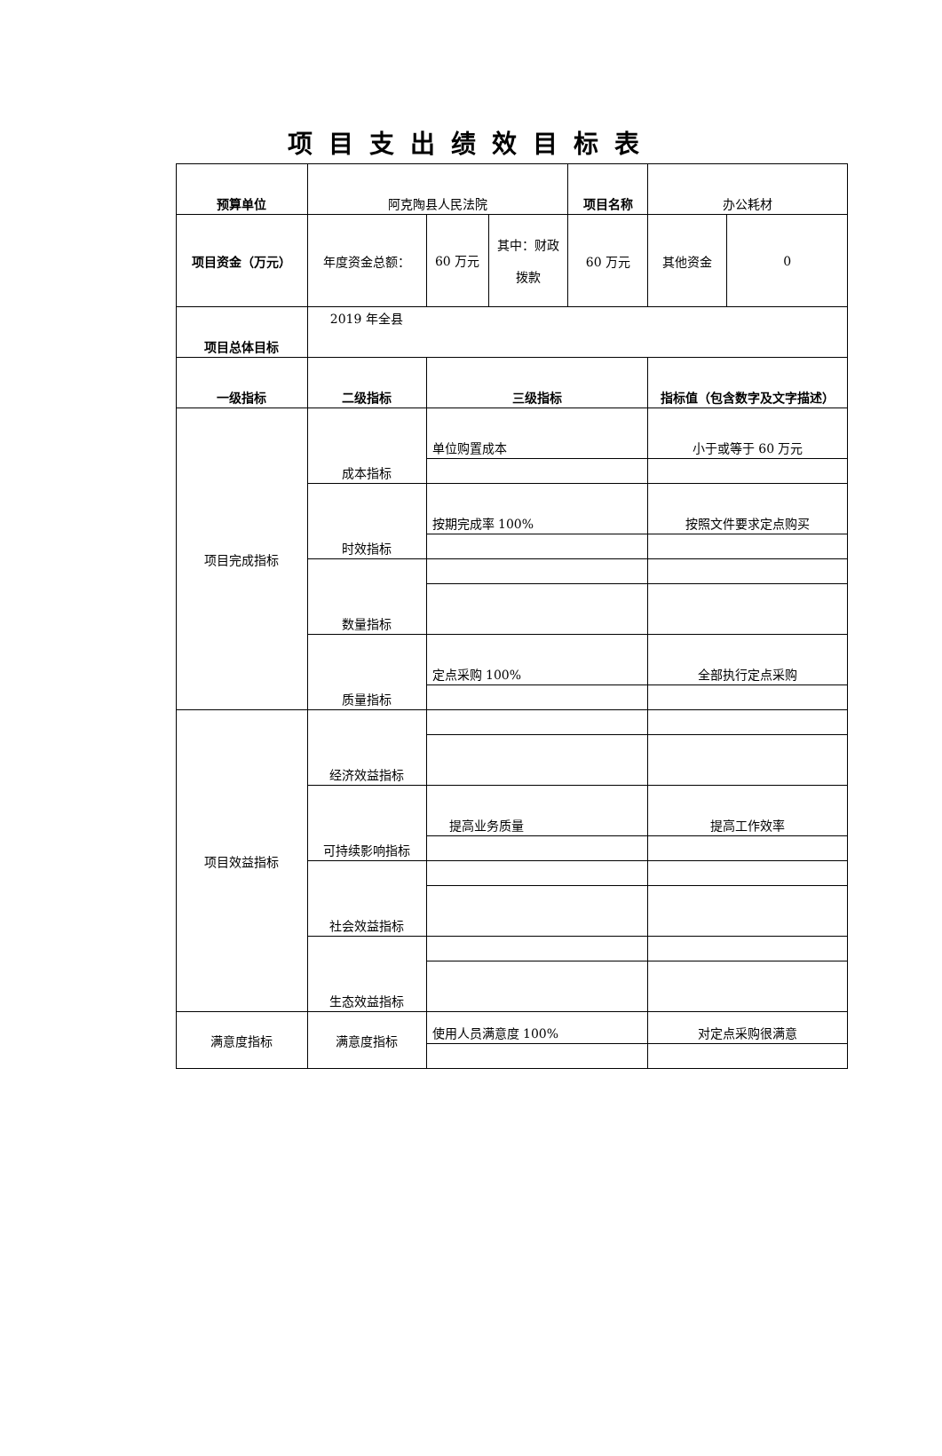项目支出绩效目标表
| 预算单位 | 阿克陶县人民法院 | | | 项目名称 | 办公耗材 | |
| 项目资金（万元） | 年度资金总额： | 60 万元 | 其中：财政拨款 | 60 万元 | 其他资金 | 0 |
| 项目总体目标 | 2019 年全县 | | | | | |
| 一级指标 | 二级指标 | 三级指标 | | | 指标值（包含数字及文字描述） | |
| 项目完成指标 | 成本指标 | 单位购置成本 | | | 小于或等于 60 万元 | |
| | 时效指标 | 按期完成率 100% | | | 按照文件要求定点购买 | |
| | 数量指标 | | | | | |
| | 质量指标 | 定点采购 100% | | | 全部执行定点采购 | |
| 项目效益指标 | 经济效益指标 | | | | | |
| | 可持续影响指标 | 提高业务质量 | | | 提高工作效率 | |
| | 社会效益指标 | | | | | |
| | 生态效益指标 | | | | | |
| 满意度指标 | 满意度指标 | 使用人员满意度 100% | | | 对定点采购很满意 | |